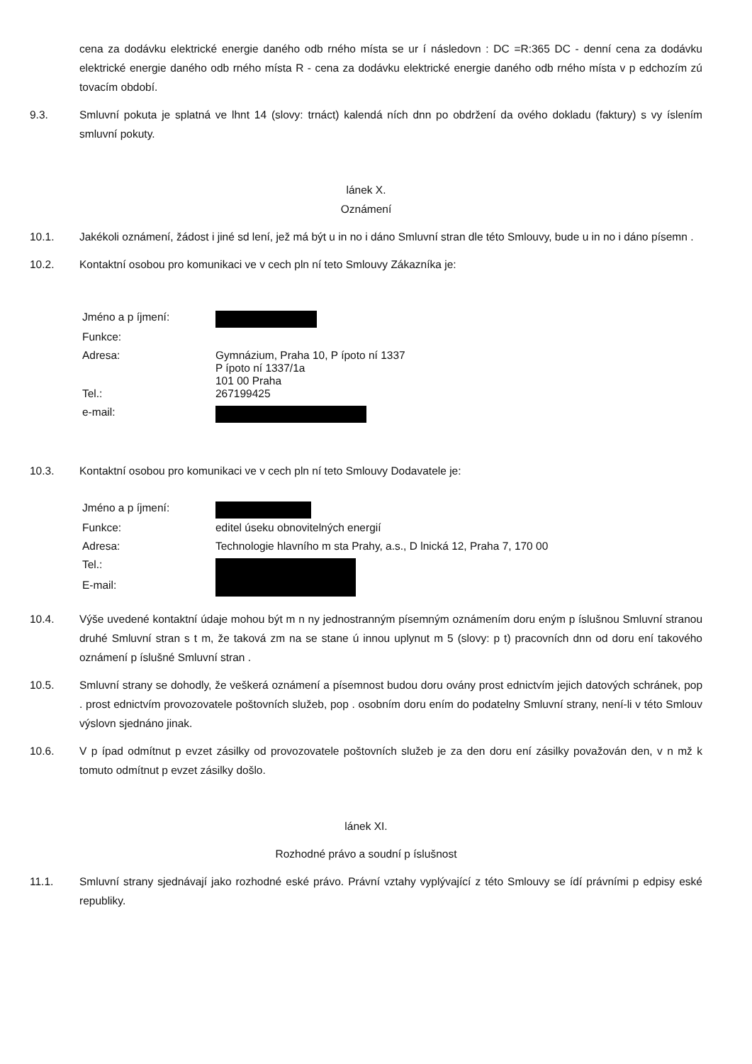cena za dodávku elektrické energie daného odb rného místa se ur í následovn : DC =R:365 DC - denní cena za dodávku elektrické energie daného odb rného místa R - cena za dodávku elektrické energie daného odb rného místa v p edchozím zú tovacím období.
9.3. Smluvní pokuta je splatná ve lhnt 14 (slovy: trnáct) kalendá ních dnn po obdržení da ového dokladu (faktury) s vy íslením smluvní pokuty.
lánek X.
Oznámení
10.1. Jakékoli oznámení, žádost i jiné sd lení, jež má být u in no i dáno Smluvní stran dle této Smlouvy, bude u in no i dáno písemn .
10.2. Kontaktní osobou pro komunikaci ve v cech pln ní teto Smlouvy Zákazníka je:
| Jméno a p íjmení: | |
| Funkce: | |
| Adresa: | Gymnázium, Praha 10, P ípoto ní 1337 P ípoto ní 1337/1a 101 00 Praha |
| Tel.: | 267199425 |
| e-mail: | |
10.3. Kontaktní osobou pro komunikaci ve v cech pln ní teto Smlouvy Dodavatele je:
| Jméno a p íjmení: | |
| Funkce: | editel úseku obnovitelných energií |
| Adresa: | Technologie hlavního m sta Prahy, a.s., D lnická 12, Praha 7, 170 00 |
| Tel.: | |
| E-mail: | |
10.4. Výše uvedené kontaktní údaje mohou být m n ny jednostranným písemným oznámením doru eným p íslušnou Smluvní stranou druhé Smluvní stran s t m, že taková zm na se stane ú innou uplynut m 5 (slovy: p t) pracovních dnn od doru ení takového oznámení p íslušné Smluvní stran .
10.5. Smluvní strany se dohodly, že veškerá oznámení a písemnost budou doru ovány prost ednictvím jejich datových schránek, pop . prost ednictvím provozovatele poštovních služeb, pop . osobním doru ením do podatelny Smluvní strany, není-li v této Smlouv výslovn sjednáno jinak.
10.6. V p ípad odmítnut p evzet zásilky od provozovatele poštovních služeb je za den doru ení zásilky považován den, v n mž k tomuto odmítnut p evzet zásilky došlo.
lánek XI.
Rozhodné právo a soudní p íslušnost
11.1. Smluvní strany sjednávají jako rozhodné eské právo. Právní vztahy vyplývající z této Smlouvy se ídí právními p edpisy eské republiky.